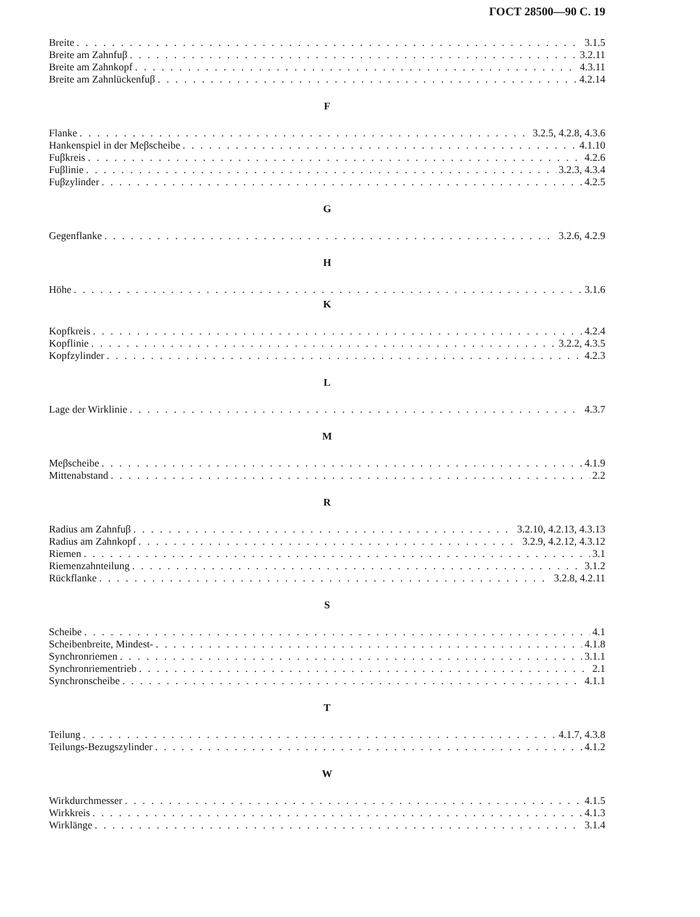ГОСТ 28500—90 С. 19
Breite 3.1.5
Breite am Zahnfuβ 3.2.11
Breite am Zahnkopf 4.3.11
Breite am Zahnlückenfuβ 4.2.14
F
Flanke 3.2.5, 4.2.8, 4.3.6
Hankenspiel in der Meβscheibe 4.1.10
Fuβkreis 4.2.6
Fuβlinie 3.2.3, 4.3.4
Fuβzylinder 4.2.5
G
Gegenflanke 3.2.6, 4.2.9
H
Höhe 3.1.6
K
Kopfkreis 4.2.4
Kopflinie 3.2.2, 4.3.5
Kopfzylinder 4.2.3
L
Lage der Wirklinie 4.3.7
M
Meβscheibe 4.1.9
Mittenabstand 2.2
R
Radius am Zahnfuβ 3.2.10, 4.2.13, 4.3.13
Radius am Zahnkopf 3.2.9, 4.2.12, 4.3.12
Riemen 3.1
Riemenzahnteilung 3.1.2
Rückflanke 3.2.8, 4.2.11
S
Scheibe 4.1
Scheibenbreite, Mindest- 4.1.8
Synchronriemen 3.1.1
Synchronriementrieb 2.1
Synchronscheibe 4.1.1
T
Teilung 4.1.7, 4.3.8
Teilungs-Bezugszylinder 4.1.2
W
Wirkdurchmesser 4.1.5
Wirkkreis 4.1.3
Wirklänge 3.1.4